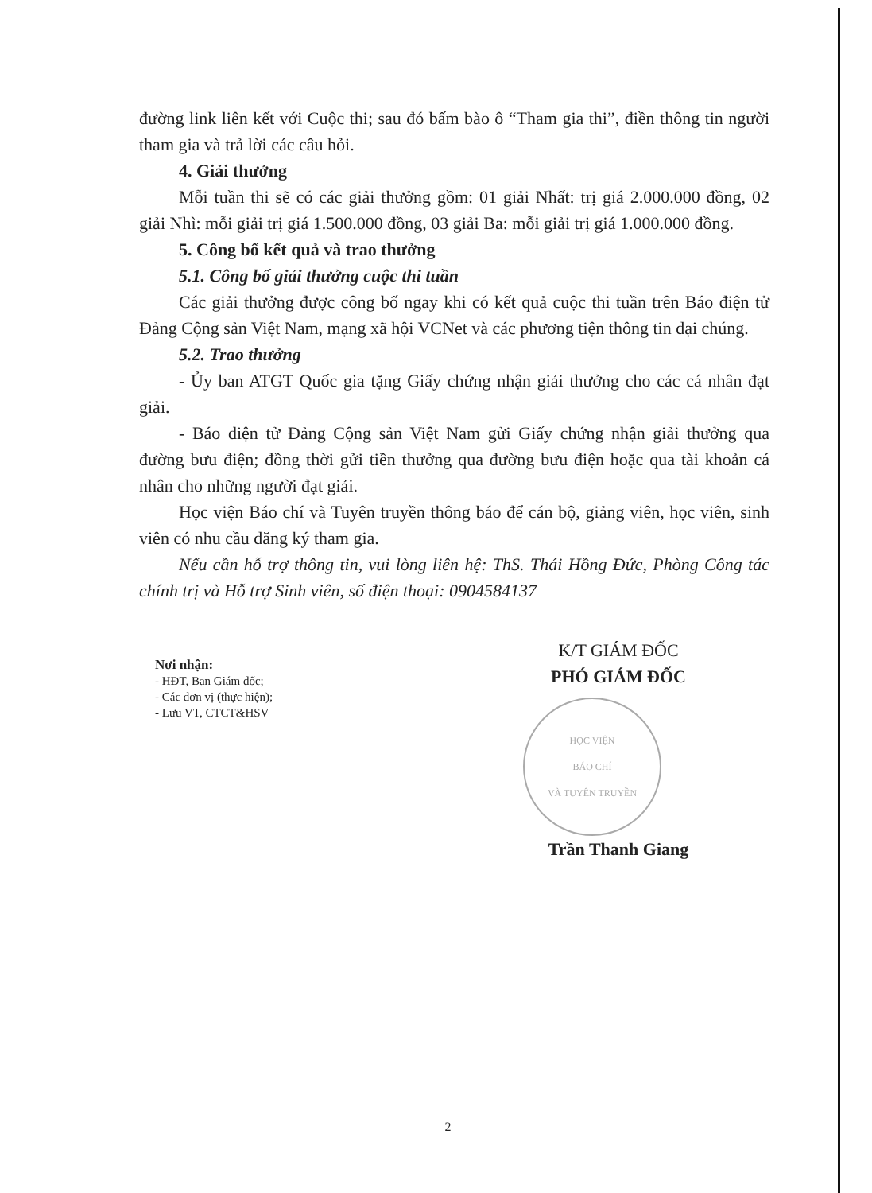đường link liên kết với Cuộc thi; sau đó bấm bào ô “Tham gia thi”, điền thông tin người tham gia và trả lời các câu hỏi.
4. Giải thưởng
Mỗi tuần thi sẽ có các giải thưởng gồm: 01 giải Nhất: trị giá 2.000.000 đồng, 02 giải Nhì: mỗi giải trị giá 1.500.000 đồng, 03 giải Ba: mỗi giải trị giá 1.000.000 đồng.
5. Công bố kết quả và trao thưởng
5.1. Công bố giải thưởng cuộc thi tuần
Các giải thưởng được công bố ngay khi có kết quả cuộc thi tuần trên Báo điện tử Đảng Cộng sản Việt Nam, mạng xã hội VCNet và các phương tiện thông tin đại chúng.
5.2. Trao thưởng
- Ủy ban ATGT Quốc gia tặng Giấy chứng nhận giải thưởng cho các cá nhân đạt giải.
- Báo điện tử Đảng Cộng sản Việt Nam gửi Giấy chứng nhận giải thưởng qua đường bưu điện; đồng thời gửi tiền thưởng qua đường bưu điện hoặc qua tài khoản cá nhân cho những người đạt giải.
Học viện Báo chí và Tuyên truyền thông báo để cán bộ, giảng viên, học viên, sinh viên có nhu cầu đăng ký tham gia.
Nếu cần hỗ trợ thông tin, vui lòng liên hệ: ThS. Thái Hồng Đức, Phòng Công tác chính trị và Hỗ trợ Sinh viên, số điện thoại: 0904584137
Nơi nhận:
- HĐT, Ban Giám đốc;
- Các đơn vị (thực hiện);
- Lưu VT, CTCT&HSV
K/T GIÁM ĐỐC
PHÓ GIÁM ĐỐC
HỌC VIỆN
BÁO CHÍ
VÀ TUYÊN TRUYỀN
Trần Thanh Giang
2